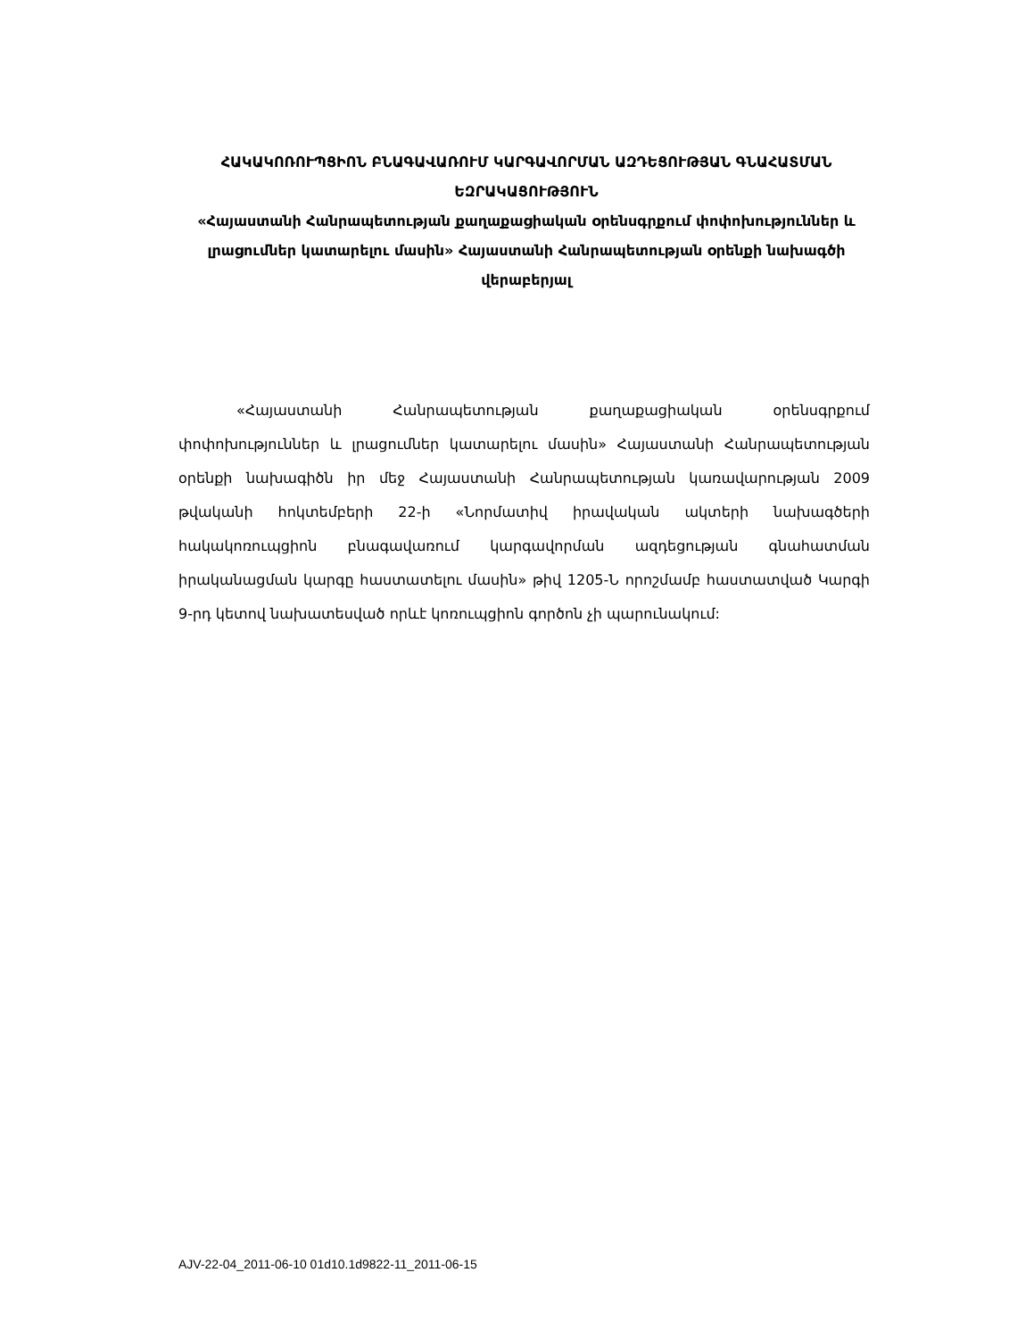ՀԱԿԱԿՈՌՈՒՊՑԻՈՆ ԲՆԱԳԱՎԱՌՈՒՄ ԿԱՐԳԱՎՈՐՄԱՆ ԱԶԴԵՑՈՒԹՅԱՆ ԳՆԱՀԱՏՄԱՆ ԵԶՐԱԿԱՑՈՒԹՅՈՒՆ
«Հայաստանի Հանրապետության քաղաքացիական օրենսգրքում փոփոխություններ և լրացումներ կատարելու մասին» Հայաստանի Հանրապետության օրենքի նախագծի վերաբերյալ
«Հայաստանի Հանրապետության քաղաքացիական օրենսգրքում փոփոխություններ և լրացումներ կատարելու մասին» Հայաստանի Հանրապետության օրենքի նախագիծն իր մեջ Հայաստանի Հանրապետության կառավարության 2009 թվականի հոկտեմբերի 22-ի «Նորմատիվ իրավական ակտերի նախագծերի հակակոռուպցիոն բնագավառում կարգավորման ազդեցության գնահատման իրականացման կարգը հաստատելու մասին» թիվ 1205-Ն որոշմամբ հաստատված Կարգի 9-րդ կետով նախատեսված որևէ կոռուպցիոն գործոն չի պարունակում:
AJV-22-04_2011-06-10 01d10.1d9822-11_2011-06-15